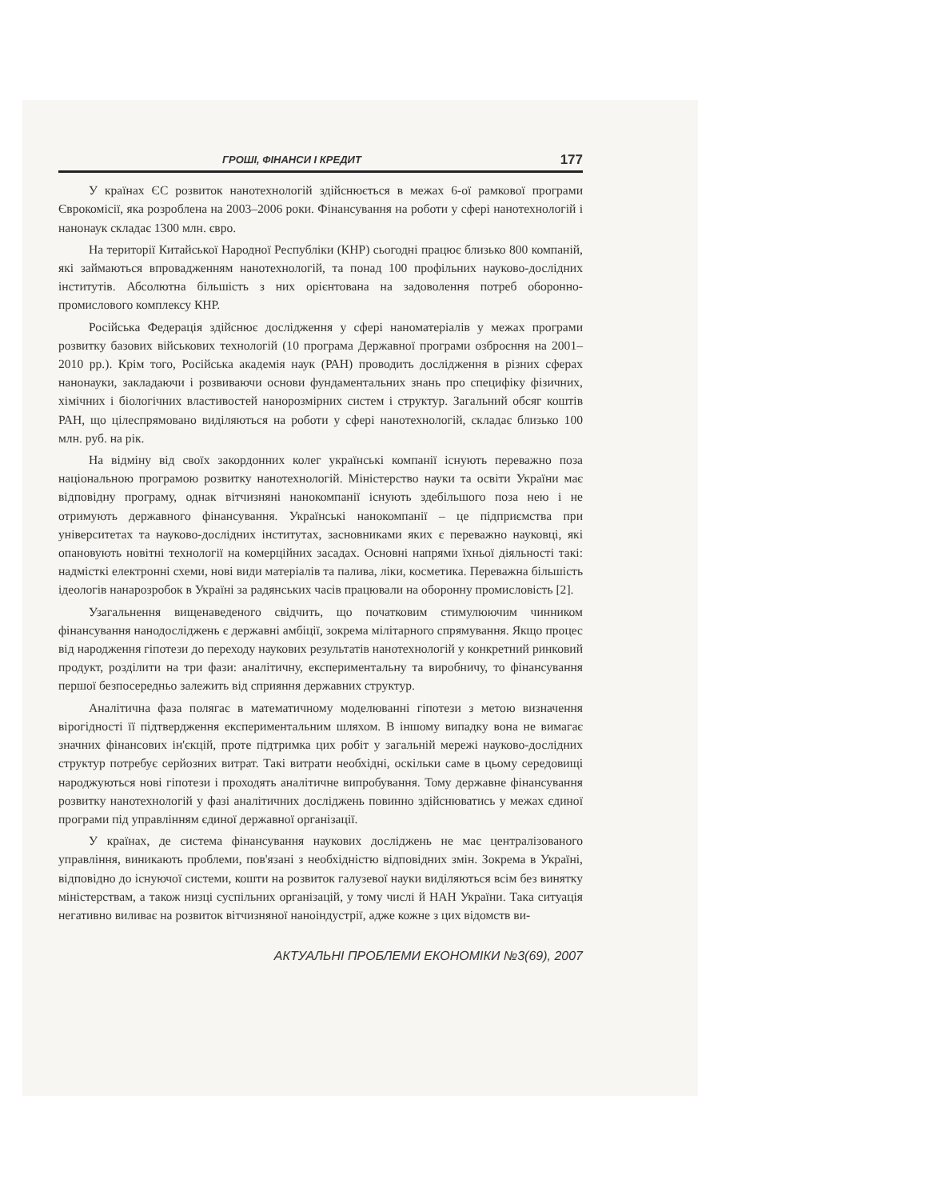ГРОШІ, ФІНАНСИ І КРЕДИТ 177
У країнах ЄС розвиток нанотехнологій здійснюється в межах 6-ої рамкової програми Єврокомісії, яка розроблена на 2003–2006 роки. Фінансування на роботи у сфері нанотехнологій і нанонаук складає 1300 млн. євро.
На території Китайської Народної Республіки (КНР) сьогодні працює близько 800 компаній, які займаються впровадженням нанотехнологій, та понад 100 профільних науково-дослідних інститутів. Абсолютна більшість з них орієнтована на задоволення потреб оборонно-промислового комплексу КНР.
Російська Федерація здійснює дослідження у сфері наноматеріалів у межах програми розвитку базових військових технологій (10 програма Державної програми озброєння на 2001–2010 рр.). Крім того, Російська академія наук (РАН) проводить дослідження в різних сферах нанонауки, закладаючи і розвиваючи основи фундаментальних знань про специфіку фізичних, хімічних і біологічних властивостей нанорозмірних систем і структур. Загальний обсяг коштів РАН, що цілеспрямовано виділяються на роботи у сфері нанотехнологій, складає близько 100 млн. руб. на рік.
На відміну від своїх закордонних колег українські компанії існують переважно поза національною програмою розвитку нанотехнологій. Міністерство науки та освіти України має відповідну програму, однак вітчизняні нанокомпанії існують здебільшого поза нею і не отримують державного фінансування. Українські нанокомпанії – це підприємства при університетах та науково-дослідних інститутах, засновниками яких є переважно науковці, які опановують новітні технології на комерційних засадах. Основні напрями їхньої діяльності такі: надмісткі електронні схеми, нові види матеріалів та палива, ліки, косметика. Переважна більшість ідеологів нанарозробок в Україні за радянських часів працювали на оборонну промисловість [2].
Узагальнення вищенаведеного свідчить, що початковим стимулюючим чинником фінансування нанодосліджень є державні амбіції, зокрема мілітарного спрямування. Якщо процес від народження гіпотези до переходу наукових результатів нанотехнологій у конкретний ринковий продукт, розділити на три фази: аналітичну, експериментальну та виробничу, то фінансування першої безпосередньо залежить від сприяння державних структур.
Аналітична фаза полягає в математичному моделюванні гіпотези з метою визначення вірогідності її підтвердження експериментальним шляхом. В іншому випадку вона не вимагає значних фінансових ін'єкцій, проте підтримка цих робіт у загальній мережі науково-дослідних структур потребує серйозних витрат. Такі витрати необхідні, оскільки саме в цьому середовищі народжуються нові гіпотези і проходять аналітичне випробування. Тому державне фінансування розвитку нанотехнологій у фазі аналітичних досліджень повинно здійснюватись у межах єдиної програми під управлінням єдиної державної організації.
У країнах, де система фінансування наукових досліджень не має централізованого управління, виникають проблеми, пов'язані з необхідністю відповідних змін. Зокрема в Україні, відповідно до існуючої системи, кошти на розвиток галузевої науки виділяються всім без винятку міністерствам, а також низці суспільних організацій, у тому числі й НАН України. Така ситуація негативно виливає на розвиток вітчизняної наноіндустрії, адже кожне з цих відомств ви-
АКТУАЛЬНІ ПРОБЛЕМИ ЕКОНОМІКИ №3(69), 2007